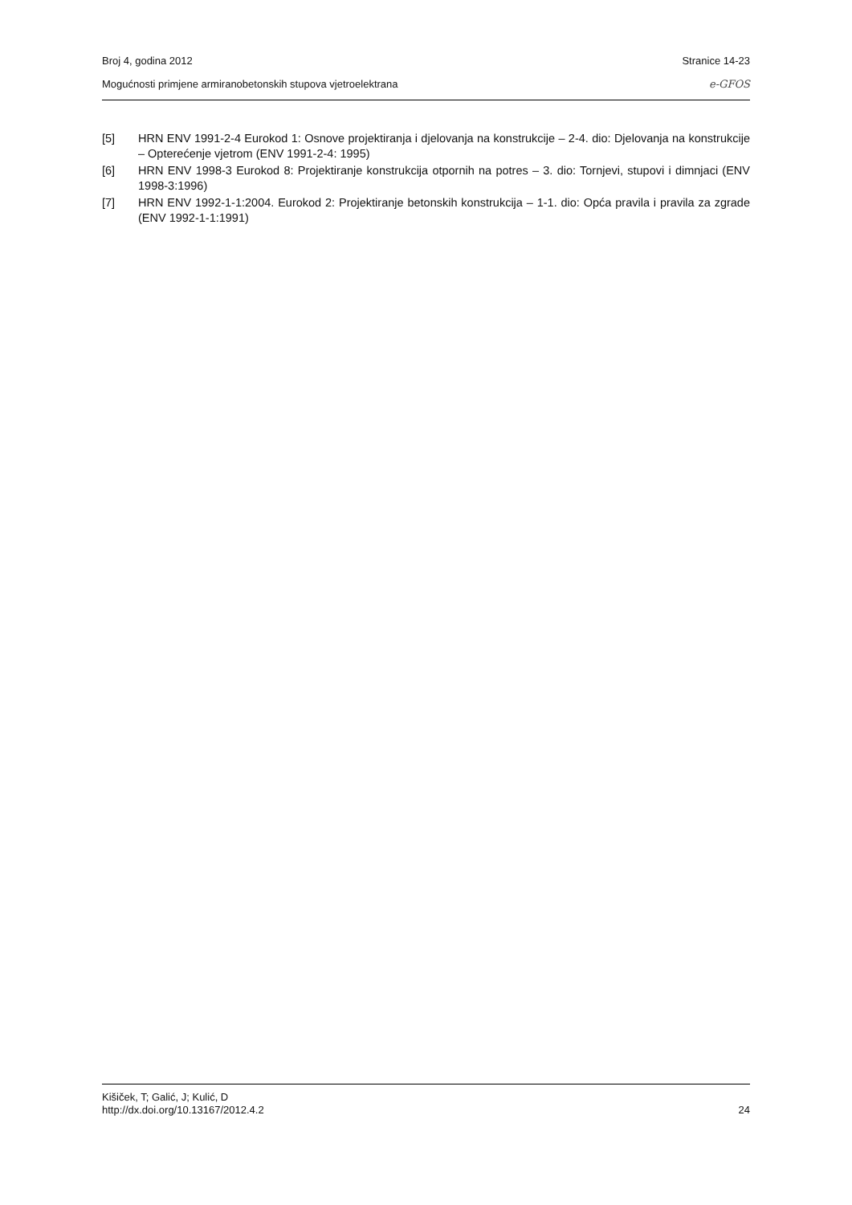Broj 4, godina 2012 Stranice 14-23
Mogućnosti primjene armiranobetonskih stupova vjetroelektrana e-GFOS
[5] HRN ENV 1991-2-4 Eurokod 1: Osnove projektiranja i djelovanja na konstrukcije – 2-4. dio: Djelovanja na konstrukcije – Opterećenje vjetrom (ENV 1991-2-4: 1995)
[6] HRN ENV 1998-3 Eurokod 8: Projektiranje konstrukcija otpornih na potres – 3. dio: Tornjevi, stupovi i dimnjaci (ENV 1998-3:1996)
[7] HRN ENV 1992-1-1:2004. Eurokod 2: Projektiranje betonskih konstrukcija – 1-1. dio: Opća pravila i pravila za zgrade (ENV 1992-1-1:1991)
Kišiček, T; Galić, J; Kulić, D
http://dx.doi.org/10.13167/2012.4.2 24